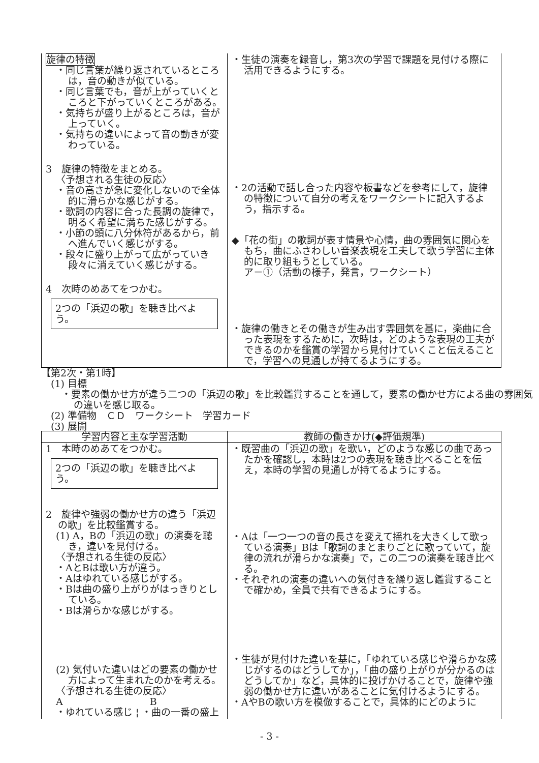| 旋律の特徴 ・同じ言葉が繰り返されているところは，音の動きが似ている。 ・同じ言葉でも，音が上がっていくところと下がっていくところがある。 ・気持ちが盛り上がるところは，音が上っていく。 ・気持ちの違いによって音の動きが変わっている。 3 旋律の特徴をまとめる。 〈予想される生徒の反応〉 ・音の高さが急に変化しないので全体的に滑らかな感じがする。 ・歌詞の内容に合った長調の旋律で，明るく希望に満ちた感じがする。 ・小節の頭に八分休符があるから，前へ進んでいく感じがする。 ・段々に盛り上がって広がっていき段々に消えていく感じがする。 4 次時のめあてをつかむ。 2つの「浜辺の歌」を聴き比べよう。 | ・生徒の演奏を録音し，第3次の学習で課題を見付ける際に活用できるようにする。 ・2の活動で話し合った内容や板書などを参考にして，旋律の特徴について自分の考えをワークシートに記入するよう，指示する。 ◆「花の街」の歌詞が表す情景や心情，曲の雰囲気に関心をもち，曲にふさわしい音楽表現を工夫して歌う学習に主体的に取り組もうとしている。 ア－①（活動の様子，発言，ワークシート） ・旋律の働きとその働きが生み出す雰囲気を基に，楽曲に合った表現をするために，次時は，どのような表現の工夫ができるのかを鑑賞の学習から見付けていくこと伝えることで，学習への見通しが持てるようにする。 |
【第2次・第1時】
　(1) 目標
・要素の働かせ方が違う二つの「浜辺の歌」を比較鑑賞することを通して，要素の働かせ方による曲の雰囲気の違いを感じ取る。
　(2) 準備物　ＣＤ　ワークシート　学習カード
　(3) 展開
| 学習内容と主な学習活動 | 教師の働きかけ(◆評価規準) |
| --- | --- |
| 1 本時のめあてをつかむ。 2つの「浜辺の歌」を聴き比べよう。 2 旋律や強弱の働かせ方の違う「浜辺の歌」を比較鑑賞する。 (1) A，Bの「浜辺の歌」の演奏を聴き，違いを見付ける。 〈予想される生徒の反応〉 ・AとBは歌い方が違う。 ・Aはゆれている感じがする。 ・Bは曲の盛り上がりがはっきりとしている。 ・Bは滑らかな感じがする。 (2) 気付いた違いはどの要素の働かせ方によって生まれたのかを考える。 〈予想される生徒の反応〉 A B ・ゆれている感じ ¦ ・曲の一番の盛上 | ・既習曲の「浜辺の歌」を歌い，どのような感じの曲であったかを確認し，本時は2つの表現を聴き比べることを伝え，本時の学習の見通しが持てるようにする。 ・Aは「一つ一つの音の長さを変えて揺れを大きくして歌っている演奏」Bは「歌詞のまとまりごとに歌っていて，旋律の流れが滑らかな演奏」で，この二つの演奏を聴き比べる。 ・それぞれの演奏の違いへの気付きを繰り返し鑑賞することで確かめ，全員で共有できるようにする。 ・生徒が見付けた違いを基に，「ゆれている感じや滑らかな感じがするのはどうしてか」，「曲の盛り上がりが分かるのはどうしてか」など，具体的に投げかけることで，旋律や強弱の働かせ方に違いがあることに気付けるようにする。 ・AやBの歌い方を模倣することで，具体的にどのように |
- 3 -